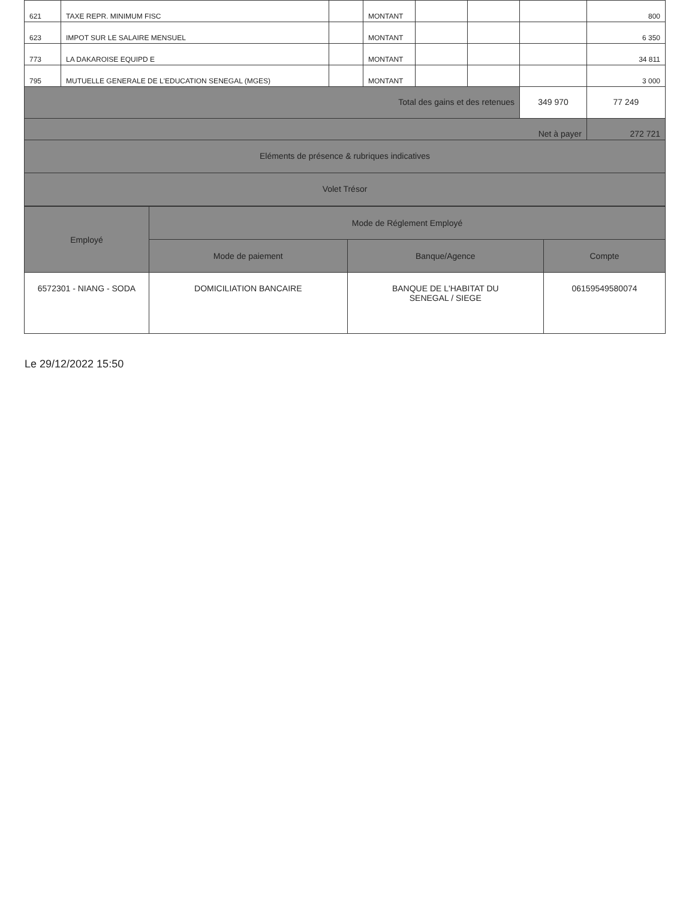| 621 | TAXE REPR. MINIMUM FISC | | MONTANT | | | | 800 |
| 623 | IMPOT SUR LE SALAIRE MENSUEL | | MONTANT | | | | 6 350 |
| 773 | LA DAKAROISE EQUIPD E | | MONTANT | | | | 34 811 |
| 795 | MUTUELLE GENERALE DE L'EDUCATION SENEGAL (MGES) | | MONTANT | | | | 3 000 |
| Total des gains et des retenues | | | | | | 349 970 | 77 249 |
| Net à payer | | | | | | | 272 721 |
| Eléments de présence & rubriques indicatives | | | | | | | |
| Volet Trésor | | | | | | | |
| Employé | Mode de Réglement Employé | | |
| --- | --- | --- | --- |
| | Mode de paiement | Banque/Agence | Compte |
| 6572301 - NIANG - SODA | DOMICILIATION BANCAIRE | BANQUE DE L'HABITAT DU SENEGAL / SIEGE | 06159549580074 |
Le 29/12/2022 15:50